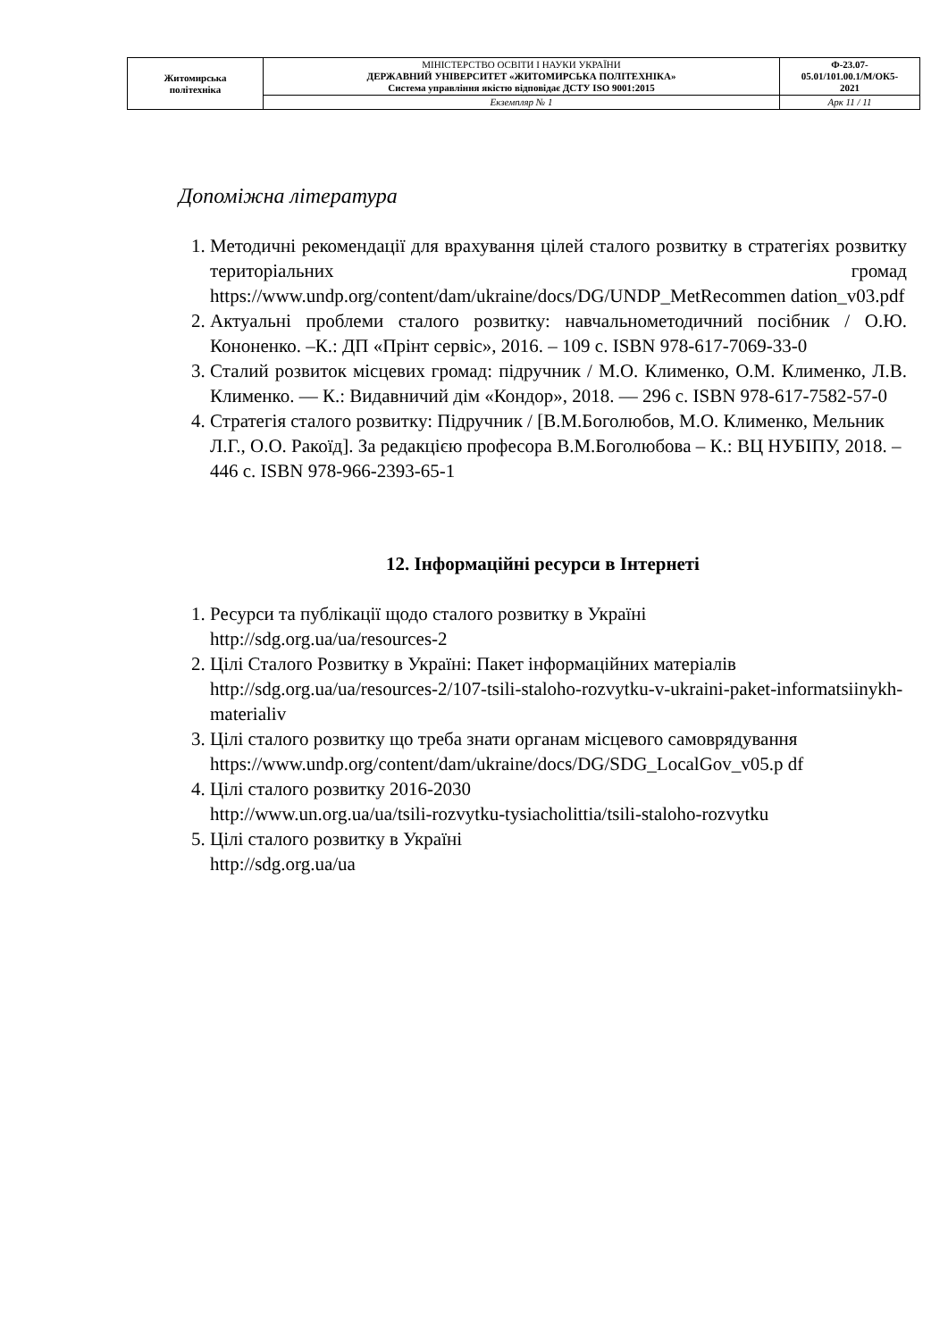| Житомирська політехніка | МІНІСТЕРСТВО ОСВІТИ І НАУКИ УКРАЇНИ ДЕРЖАВНИЙ УНІВЕРСИТЕТ «ЖИТОМИРСЬКА ПОЛІТЕХНІКА» Система управління якістю відповідає ДСТУ ISO 9001:2015 | Ф-23.07- 05.01/101.00.1/М/ОК5- 2021 |
| | Екземпляр № 1 | Арк 11 / 11 |
Допоміжна література
1. Методичні рекомендації для врахування цілей сталого розвитку в стратегіях розвитку територіальних громад https://www.undp.org/content/dam/ukraine/docs/DG/UNDP_MetRecommen dation_v03.pdf
2. Актуальні проблеми сталого розвитку: навчальнометодичний посібник / О.Ю. Кононенко. –К.: ДП «Прінт сервіс», 2016. – 109 с. ISBN 978-617-7069-33-0
3. Сталий розвиток місцевих громад: підручник / М.О. Клименко, О.М. Клименко, Л.В. Клименко. — К.: Видавничий дім «Кондор», 2018. — 296 с. ISBN 978-617-7582-57-0
4. Стратегія сталого розвитку: Підручник / [В.М.Боголюбов, М.О. Клименко, Мельник Л.Г., О.О. Ракоїд]. За редакцією професора В.М.Боголюбова – К.: ВЦ НУБІПУ, 2018. – 446 с. ISBN 978-966-2393-65-1
12. Інформаційні ресурси в Інтернеті
1. Ресурси та публікації щодо сталого розвитку в Україні
http://sdg.org.ua/ua/resources-2
2. Цілі Сталого Розвитку в Україні: Пакет інформаційних матеріалів http://sdg.org.ua/ua/resources-2/107-tsili-staloho-rozvytku-v-ukraini-paket-informatsiinykh-materialiv
3. Цілі сталого розвитку що треба знати органам місцевого самоврядування
https://www.undp.org/content/dam/ukraine/docs/DG/SDG_LocalGov_v05.p df
4. Цілі сталого розвитку 2016-2030
http://www.un.org.ua/ua/tsili-rozvytku-tysiacholittia/tsili-staloho-rozvytku
5. Цілі сталого розвитку в Україні
http://sdg.org.ua/ua